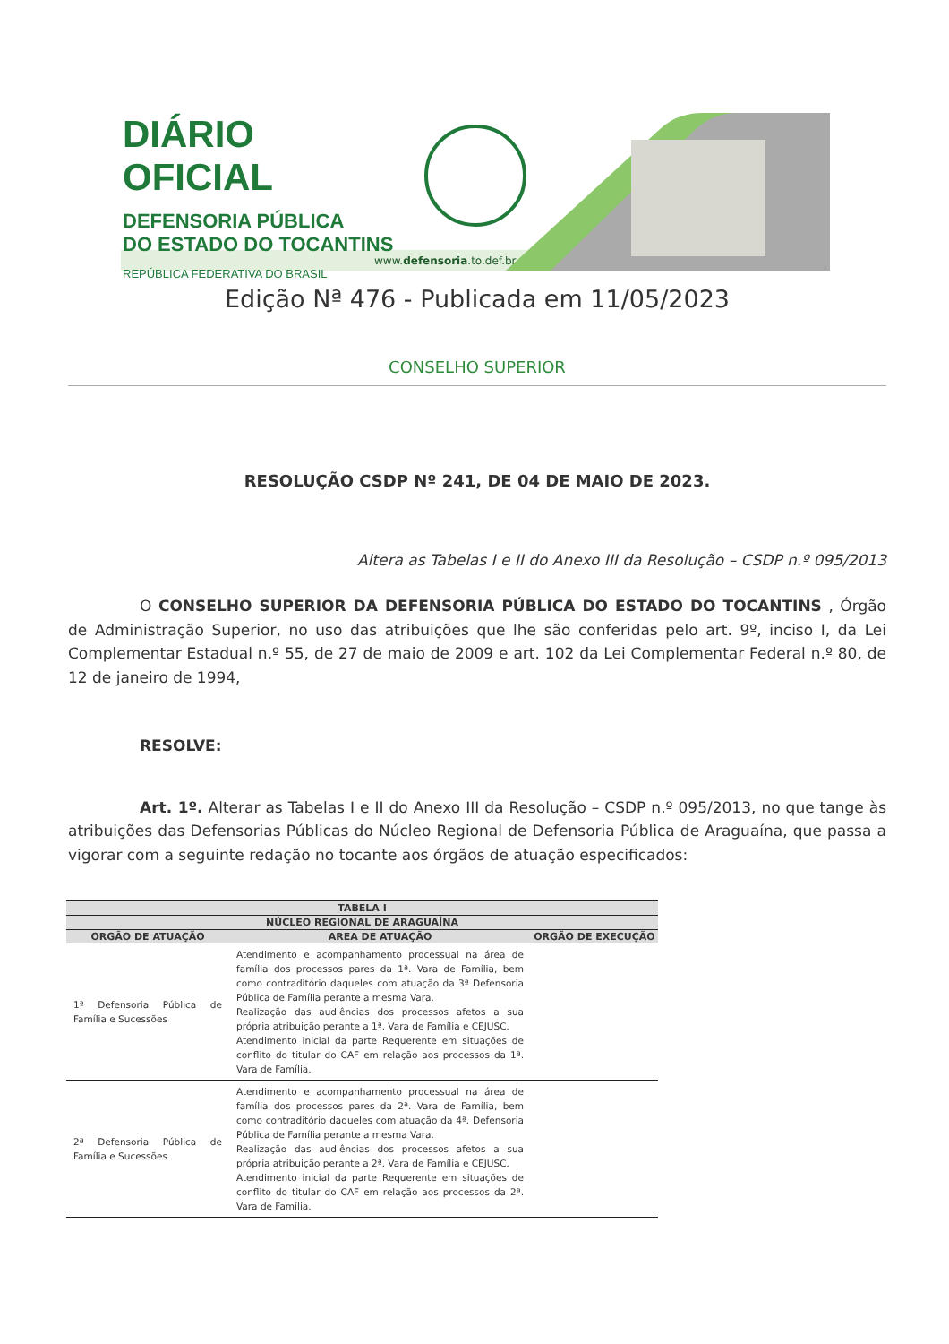DIÁRIO OFICIAL
DEFENSORIA PÚBLICA
DO ESTADO DO TOCANTINS
REPÚBLICA FEDERATIVA DO BRASIL
www.defensoria.to.def.br
Edição Nª 476 - Publicada em 11/05/2023
CONSELHO SUPERIOR
RESOLUÇÃO CSDP Nº 241, DE 04 DE MAIO DE 2023.
Altera as Tabelas I e II do Anexo III da Resolução – CSDP n.º 095/2013
O CONSELHO SUPERIOR DA DEFENSORIA PÚBLICA DO ESTADO DO TOCANTINS , Órgão de Administração Superior, no uso das atribuições que lhe são conferidas pelo art. 9º, inciso I, da Lei Complementar Estadual n.º 55, de 27 de maio de 2009 e art. 102 da Lei Complementar Federal n.º 80, de 12 de janeiro de 1994,
RESOLVE:
Art. 1º. Alterar as Tabelas I e II do Anexo III da Resolução – CSDP n.º 095/2013, no que tange às atribuições das Defensorias Públicas do Núcleo Regional de Defensoria Pública de Araguaína, que passa a vigorar com a seguinte redação no tocante aos órgãos de atuação especificados:
| TABELA I | | |
| --- | --- | --- |
| NÚCLEO REGIONAL DE ARAGUAÍNA | | |
| ORGÃO DE ATUAÇÃO | AREA DE ATUAÇÃO | ORGÃO DE EXECUÇÃO |
| 1ª Defensoria Pública de Família e Sucessões | Atendimento e acompanhamento processual na área de família dos processos pares da 1ª. Vara de Família, bem como contraditório daqueles com atuação da 3ª Defensoria Pública de Família perante a mesma Vara. Realização das audiências dos processos afetos a sua própria atribuição perante a 1ª. Vara de Família e CEJUSC. Atendimento inicial da parte Requerente em situações de conflito do titular do CAF em relação aos processos da 1ª. Vara de Família. | |
| 2ª Defensoria Pública de Família e Sucessões | Atendimento e acompanhamento processual na área de família dos processos pares da 2ª. Vara de Família, bem como contraditório daqueles com atuação da 4ª. Defensoria Pública de Família perante a mesma Vara. Realização das audiências dos processos afetos a sua própria atribuição perante a 2ª. Vara de Família e CEJUSC. Atendimento inicial da parte Requerente em situações de conflito do titular do CAF em relação aos processos da 2ª. Vara de Família. | |